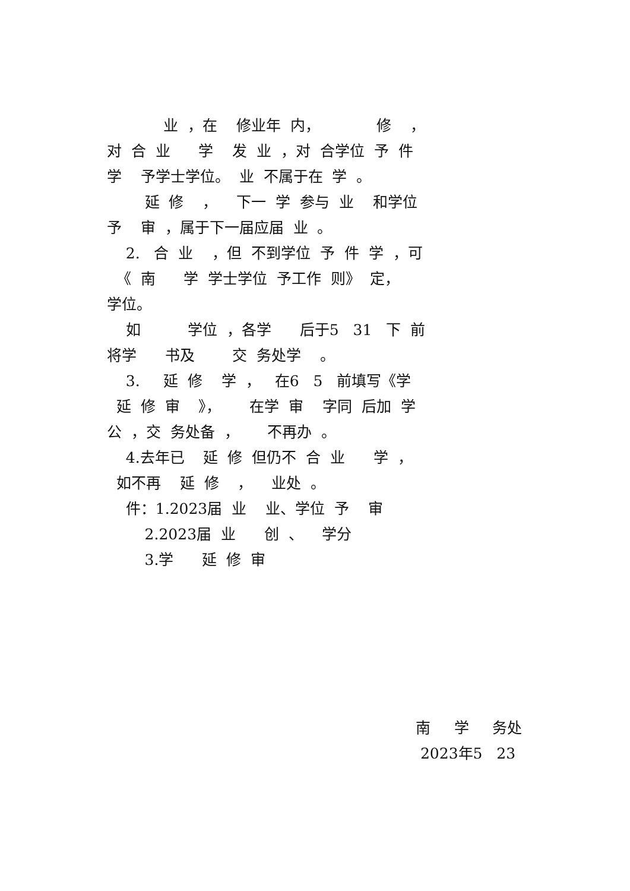业 ，在 修业年 内， 修 ，
对 合 业 学 发 业 ，对 合学位 予 件
学 予学士学位。 业 不属于在 学 。
延 修 ， 下一 学 参与 业 和学位
予 审 ，属于下一届应届 业 。
2. 合 业 ，但 不到学位 予 件 学 ，可
《 南 学 学士学位 予工作 则》 定，
学位。
如 学位 ，各学 后于5 31 下 前
将学 书及 交 务处学 。
3. 延 修 学 ， 在6 5 前填写《学
延 修 审 》， 在学 审 字同 后加 学
公 ，交 务处备 ， 不再办 。
4.去年已 延 修 但仍不 合 业 学 ，
如不再 延 修 ， 业处 。
件：1.2023届 业 业、学位 予 审
2.2023届 业 创 、 学分
3.学 延 修 审
南 学 务处
2023年5 23